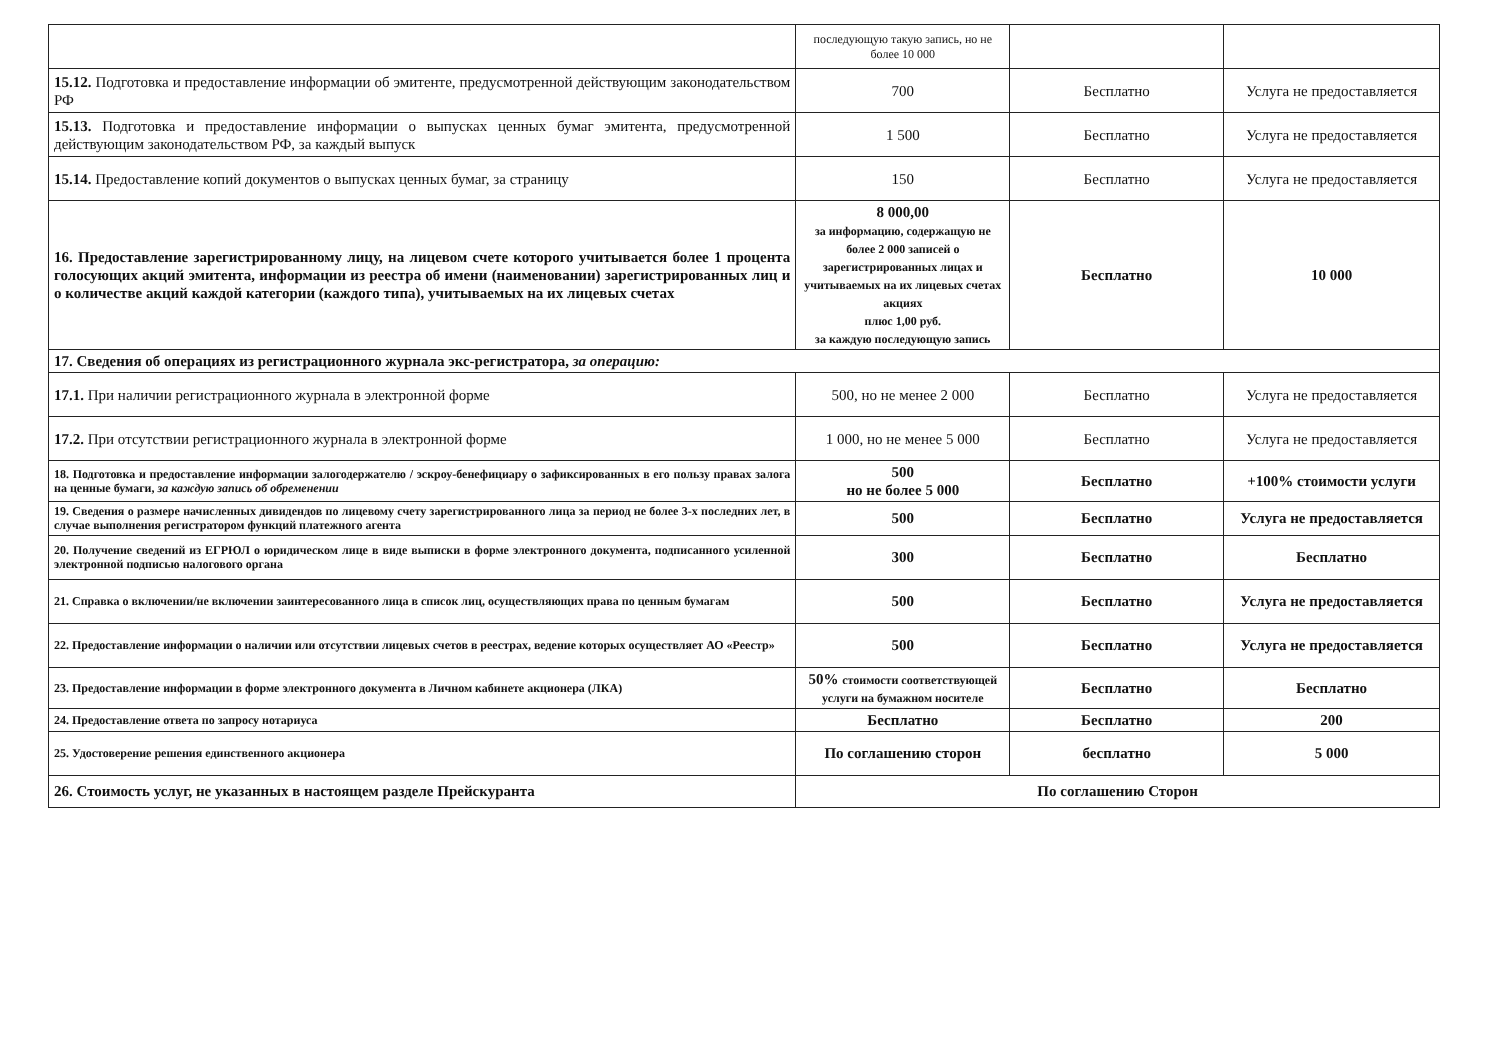| | последующую такую запись, но не более 10 000 | | |
| 15.12. Подготовка и предоставление информации об эмитенте, предусмотренной действующим законодательством РФ | 700 | Бесплатно | Услуга не предоставляется |
| 15.13. Подготовка и предоставление информации о выпусках ценных бумаг эмитента, предусмотренной действующим законодательством РФ, за каждый выпуск | 1 500 | Бесплатно | Услуга не предоставляется |
| 15.14. Предоставление копий документов о выпусках ценных бумаг, за страницу | 150 | Бесплатно | Услуга не предоставляется |
| 16. Предоставление зарегистрированному лицу, на лицевом счете которого учитывается более 1 процента голосующих акций эмитента, информации из реестра об имени (наименовании) зарегистрированных лиц и о количестве акций каждой категории (каждого типа), учитываемых на их лицевых счетах | 8 000,00 за информацию, содержащую не более 2 000 записей о зарегистрированных лицах и учитываемых на их лицевых счетах акциях плюс 1,00 руб. за каждую последующую запись | Бесплатно | 10 000 |
| 17. Сведения об операциях из регистрационного журнала экс-регистратора, за операцию: | | | |
| 17.1. При наличии регистрационного журнала в электронной форме | 500, но не менее 2 000 | Бесплатно | Услуга не предоставляется |
| 17.2. При отсутствии регистрационного журнала в электронной форме | 1 000, но не менее 5 000 | Бесплатно | Услуга не предоставляется |
| 18. Подготовка и предоставление информации залогодержателю / эскроу-бенефициару о зафиксированных в его пользу правах залога на ценные бумаги, за каждую запись об обременении | 500 но не более 5 000 | Бесплатно | +100% стоимости услуги |
| 19. Сведения о размере начисленных дивидендов по лицевому счету зарегистрированного лица за период не более 3-х последних лет, в случае выполнения регистратором функций платежного агента | 500 | Бесплатно | Услуга не предоставляется |
| 20. Получение сведений из ЕГРЮЛ о юридическом лице в виде выписки в форме электронного документа, подписанного усиленной электронной подписью налогового органа | 300 | Бесплатно | Бесплатно |
| 21. Справка о включении/не включении заинтересованного лица в список лиц, осуществляющих права по ценным бумагам | 500 | Бесплатно | Услуга не предоставляется |
| 22. Предоставление информации о наличии или отсутствии лицевых счетов в реестрах, ведение которых осуществляет АО «Реестр» | 500 | Бесплатно | Услуга не предоставляется |
| 23. Предоставление информации в форме электронного документа в Личном кабинете акционера (ЛКА) | 50% стоимости соответствующей услуги на бумажном носителе | Бесплатно | Бесплатно |
| 24. Предоставление ответа по запросу нотариуса | Бесплатно | Бесплатно | 200 |
| 25. Удостоверение решения единственного акционера | По соглашению сторон | бесплатно | 5 000 |
| 26. Стоимость услуг, не указанных в настоящем разделе Прейскуранта | По соглашению Сторон | | |